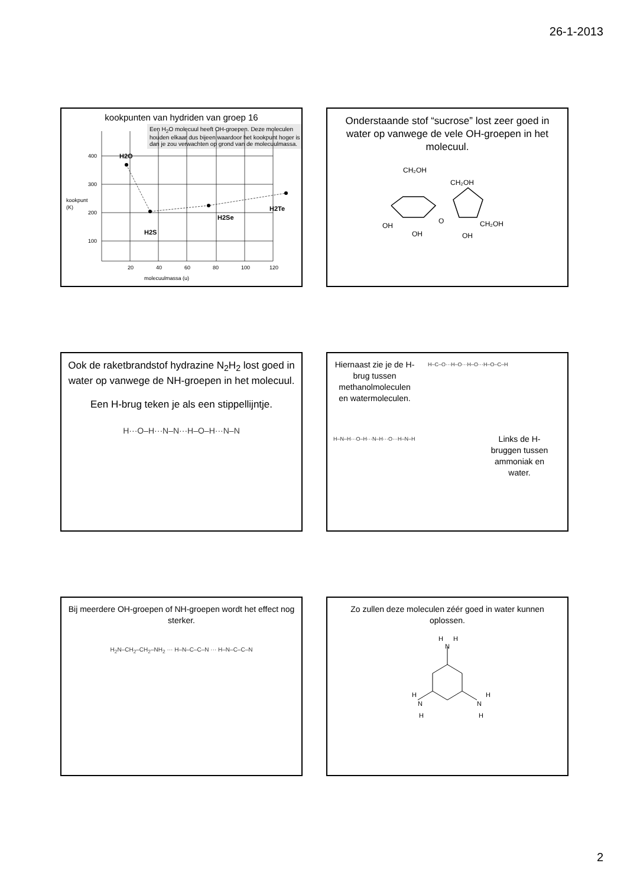26-1-2013
kookpunten van hydriden van groep 16
Een H<sub>2</sub>O molecuul heeft OH-groepen. Deze moleculen houden elkaar dus bijeen waardoor het kookpunt hoger is dan je zou verwachten op grond van de molecuulmassa.
400
300
200
100
kookpunt
(K)
20
40
60
80
100
120
molecuulmassa (u)
H2O
H2S
H2Se
H2Te
Onderstaande stof “sucrose” lost zeer goed in water op vanwege de vele OH-groepen in het molecuul.
CH₂OH
CH₂OH
OH
OH
OH
CH₂OH
O
Ook de raketbrandstof hydrazine N<sub>2</sub>H<sub>2</sub> lost goed in water op vanwege de NH-groepen in het molecuul.
Een H-brug teken je als een stippellijntje.
H···O–H···N–N···H–O–H···N–N
Hiernaast zie je de H-brug tussen methanolmoleculen en watermoleculen.
H–C–O···H–O···H–O···H–O–C–H
H–N–H···O–H···N–H···O···H–N–H
Links de H-bruggen tussen ammoniak en water.
Bij meerdere OH-groepen of NH-groepen wordt het effect nog sterker.
H<sub>2</sub>N–CH<sub>2</sub>–CH<sub>2</sub>–NH<sub>2</sub> ··· H–N–C–C–N ··· H–N–C–C–N
Zo zullen deze moleculen zéér goed in water kunnen oplossen.
H
H
N
H
N
H
N
H
H
2